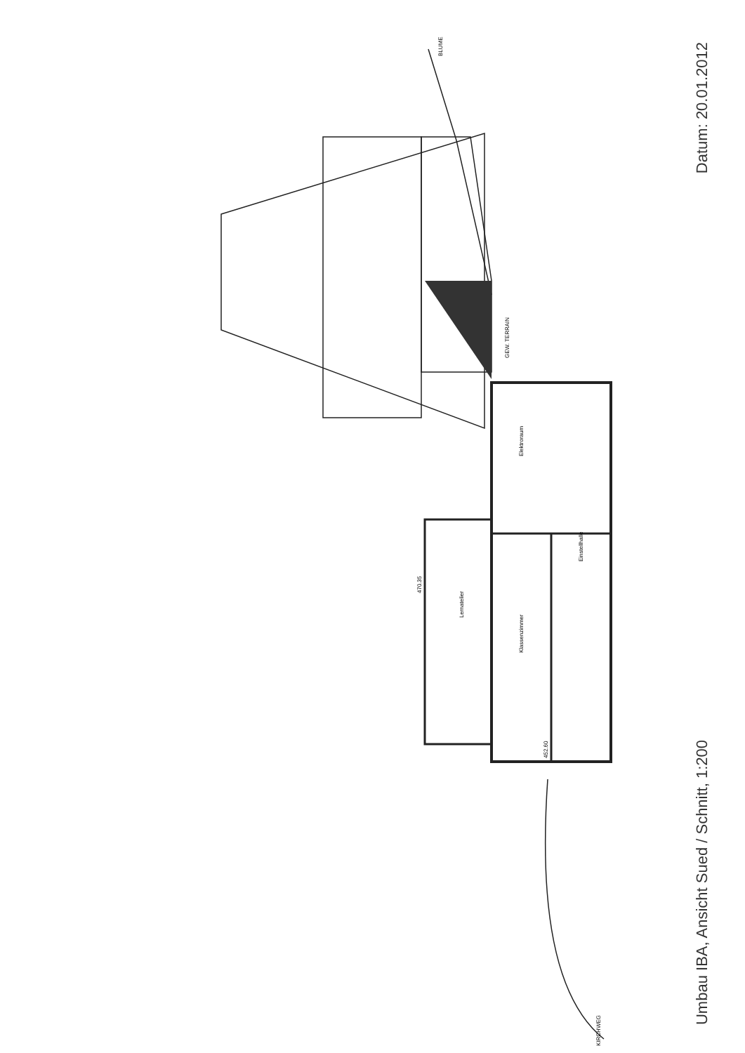Lernatelier
Klassenzimmer
Elektroraum
Einstellhalle
470.35
452.60
GEW. TERRAIN
BLUME
KIRCHWEG
Datum: 20.01.2012
Umbau IBA, Ansicht Sued / Schnitt, 1:200